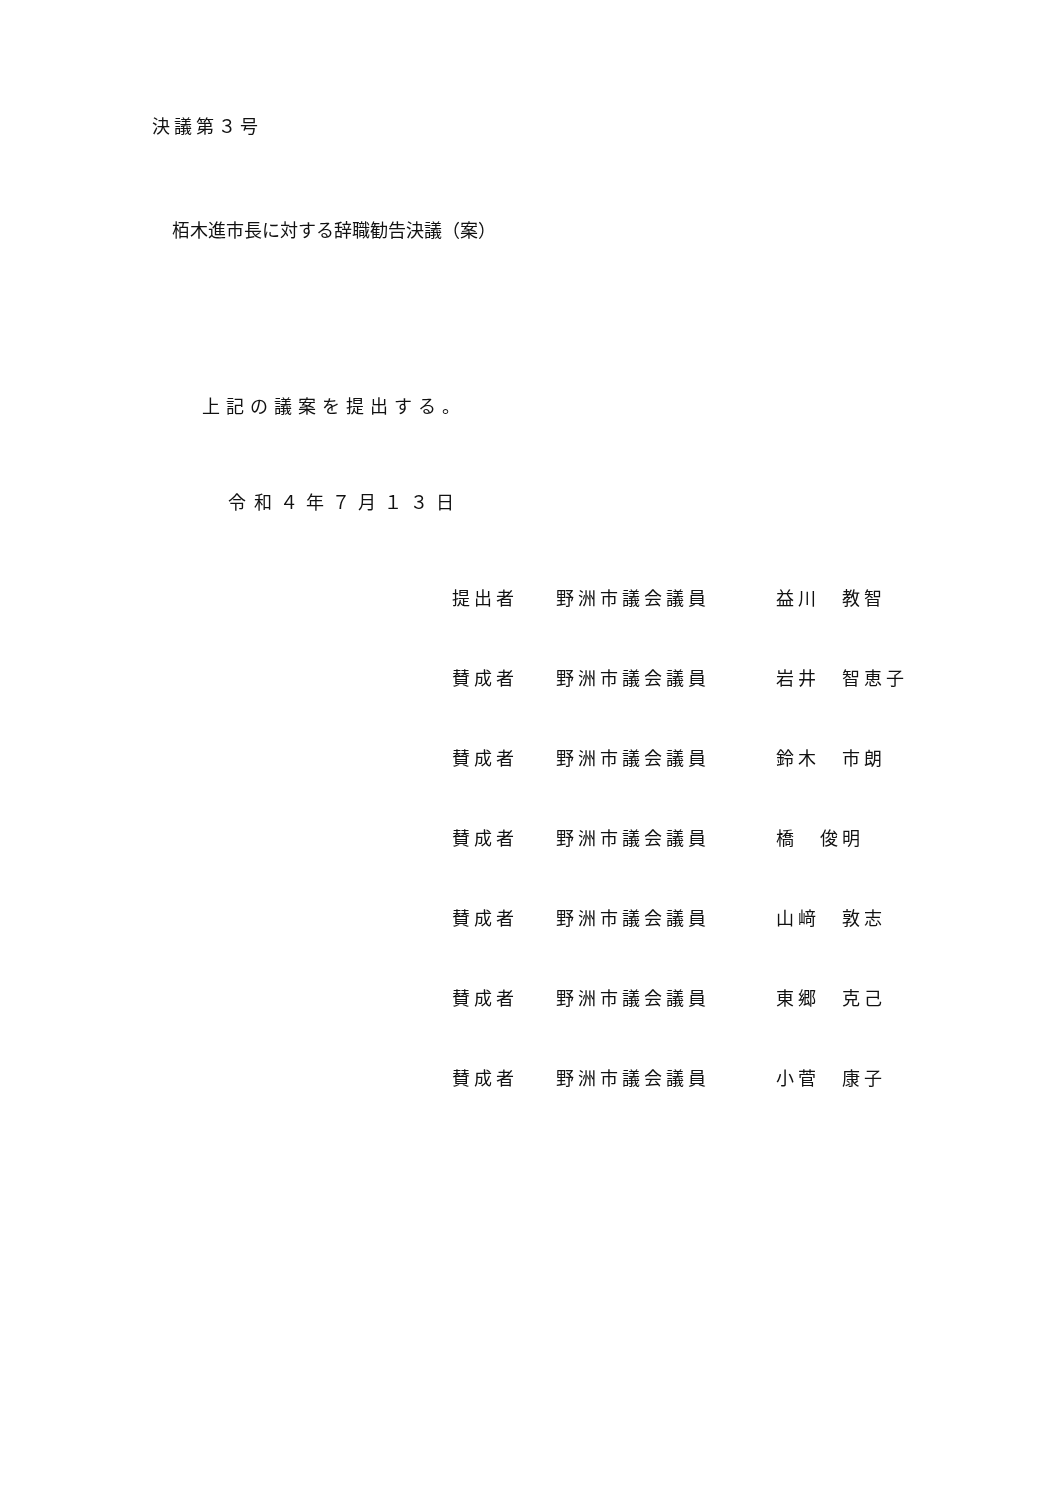決議第３号
栢木進市長に対する辞職勧告決議（案）
上記の議案を提出する。
令和４年７月１３日
提出者 野洲市議会議員 益川　教智
賛成者 野洲市議会議員 岩井　智恵子
賛成者 野洲市議会議員 鈴木　市朗
賛成者 野洲市議会議員 橋　俊明
賛成者 野洲市議会議員 山﨑　敦志
賛成者 野洲市議会議員 東郷　克己
賛成者 野洲市議会議員 小菅　康子